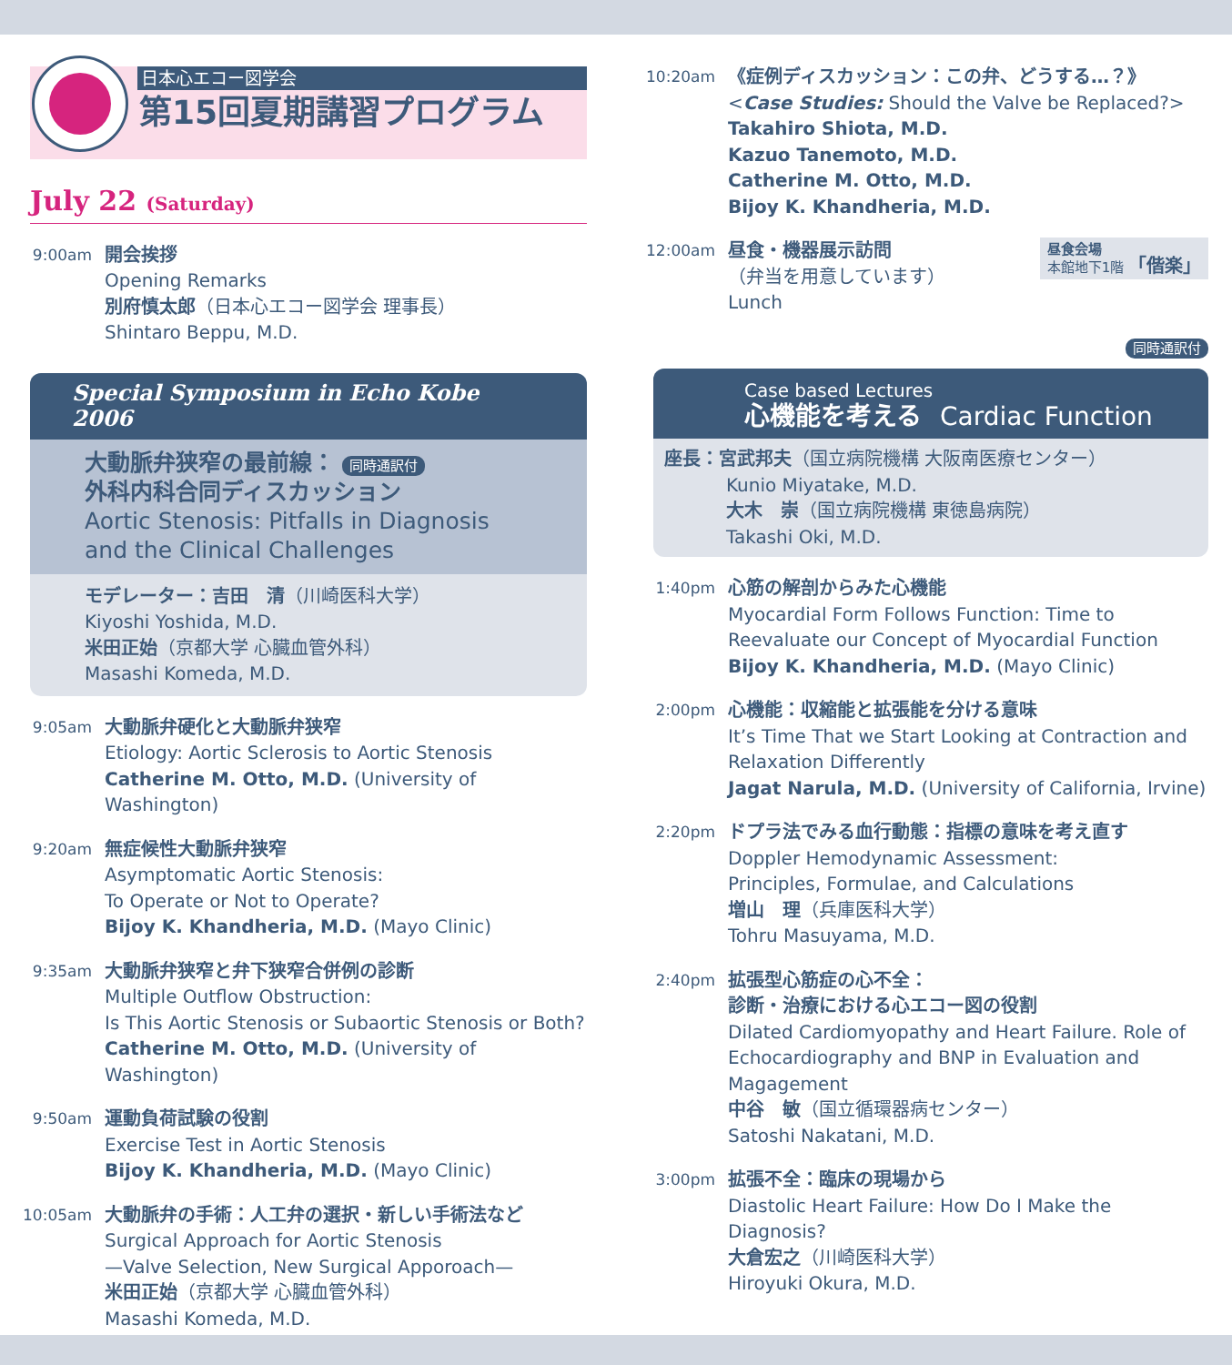日本心エコー図学会
第15回夏期講習プログラム
July 22 (Saturday)
9:00am
開会挨拶
Opening Remarks
別府慎太郎（日本心エコー図学会 理事長）
Shintaro Beppu, M.D.
Special Symposium in Echo Kobe 2006
大動脈弁狭窄の最前線： 同時通訳付
外科内科合同ディスカッション
Aortic Stenosis: Pitfalls in Diagnosis and the Clinical Challenges
モデレーター：吉田　清（川崎医科大学）
Kiyoshi Yoshida, M.D.
米田正始（京都大学 心臓血管外科）
Masashi Komeda, M.D.
9:05am
大動脈弁硬化と大動脈弁狭窄
Etiology: Aortic Sclerosis to Aortic Stenosis
Catherine M. Otto, M.D. (University of Washington)
9:20am
無症候性大動脈弁狭窄
Asymptomatic Aortic Stenosis:
To Operate or Not to Operate?
Bijoy K. Khandheria, M.D. (Mayo Clinic)
9:35am
大動脈弁狭窄と弁下狭窄合併例の診断
Multiple Outflow Obstruction:
Is This Aortic Stenosis or Subaortic Stenosis or Both?
Catherine M. Otto, M.D. (University of Washington)
9:50am
運動負荷試験の役割
Exercise Test in Aortic Stenosis
Bijoy K. Khandheria, M.D. (Mayo Clinic)
10:05am
大動脈弁の手術：人工弁の選択・新しい手術法など
Surgical Approach for Aortic Stenosis
—Valve Selection, New Surgical Apporoach—
米田正始（京都大学 心臓血管外科）
Masashi Komeda, M.D.
10:20am
《症例ディスカッション：この弁、どうする…？》
<Case Studies: Should the Valve be Replaced?>
Takahiro Shiota, M.D.
Kazuo Tanemoto, M.D.
Catherine M. Otto, M.D.
Bijoy K. Khandheria, M.D.
12:00am
昼食・機器展示訪問
（弁当を用意しています）
Lunch
昼食会場
本館地下1階 「偕楽」
同時通訳付
Case based Lectures
心機能を考える　Cardiac Function
座長：宮武邦夫（国立病院機構 大阪南医療センター）
Kunio Miyatake, M.D.
大木　崇（国立病院機構 東徳島病院）
Takashi Oki, M.D.
1:40pm
心筋の解剖からみた心機能
Myocardial Form Follows Function: Time to Reevaluate our Concept of Myocardial Function
Bijoy K. Khandheria, M.D. (Mayo Clinic)
2:00pm
心機能：収縮能と拡張能を分ける意味
It’s Time That we Start Looking at Contraction and Relaxation Differently
Jagat Narula, M.D. (University of California, Irvine)
2:20pm
ドプラ法でみる血行動態：指標の意味を考え直す
Doppler Hemodynamic Assessment:
Principles, Formulae, and Calculations
増山　理（兵庫医科大学）
Tohru Masuyama, M.D.
2:40pm
拡張型心筋症の心不全：
診断・治療における心エコー図の役割
Dilated Cardiomyopathy and Heart Failure. Role of Echocardiography and BNP in Evaluation and Magagement
中谷　敏（国立循環器病センター）
Satoshi Nakatani, M.D.
3:00pm
拡張不全：臨床の現場から
Diastolic Heart Failure: How Do I Make the Diagnosis?
大倉宏之（川崎医科大学）
Hiroyuki Okura, M.D.